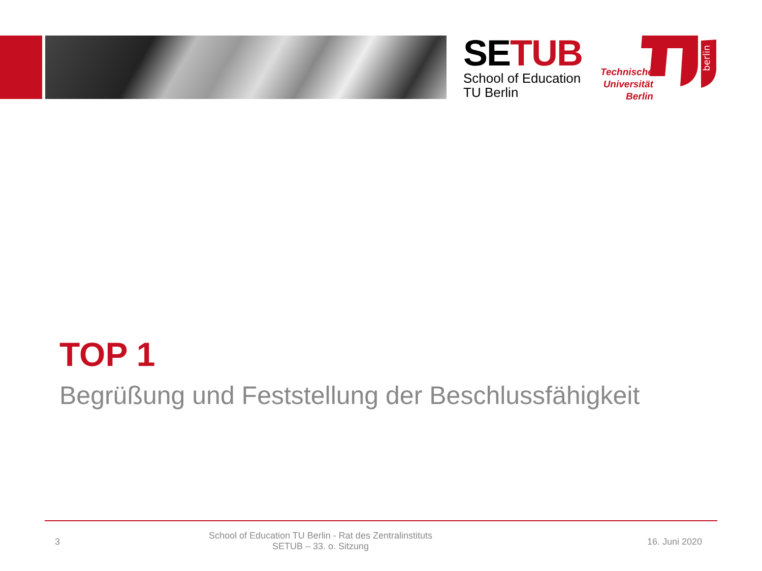SETUB
School of Education
TU Berlin
Technische
Universität
Berlin
berlin
TOP 1
Begrüßung und Feststellung der Beschlussfähigkeit
3
School of Education TU Berlin - Rat des Zentralinstituts
SETUB – 33. o. Sitzung
16. Juni 2020